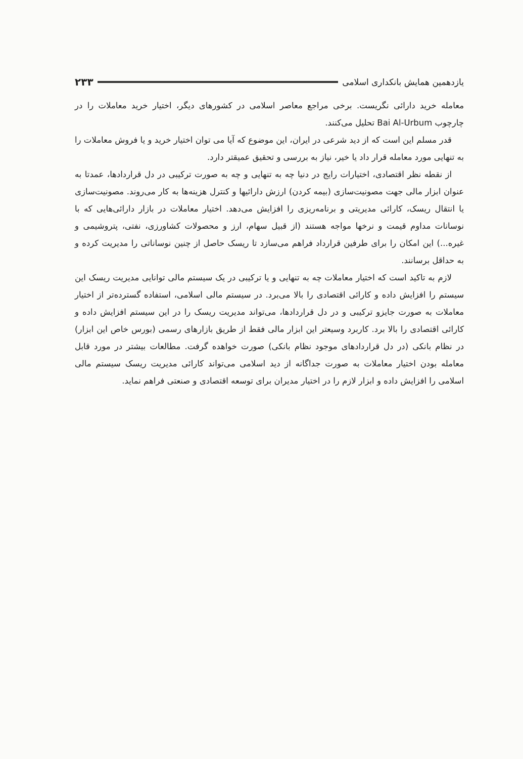یازدهمین همایش بانکداری اسلامی ۲۳۳
معامله خرید دارائی نگریست. برخی مراجع معاصر اسلامی در کشورهای دیگر، اختیار خرید معاملات را در چارچوب Bai Al-Urbum تحلیل می‌کنند.
قدر مسلم این است که از دید شرعی در ایران، این موضوع که آیا می توان اختیار خرید و یا فروش معاملات را به تنهایی مورد معامله قرار داد یا خیر، نیاز به بررسی و تحقیق عمیقتر دارد.
از نقطه نظر اقتصادی، اختیارات رایج در دنیا چه به تنهایی و چه به صورت ترکیبی در دل قراردادها، عمدتا به عنوان ابزار مالی جهت مصونیت‌سازی (بیمه کردن) ارزش دارائیها و کنترل هزینه‌ها به کار می‌روند. مصونیت‌سازی یا انتقال ریسک، کارائی مدیریتی و برنامه‌ریزی را افزایش می‌دهد. اختیار معاملات در بازار دارائی‌هایی که با نوسانات مداوم قیمت و نرخها مواجه هستند (از قبیل سهام، ارز و محصولات کشاورزی، نفتی، پتروشیمی و غیره...) این امکان را برای طرفین قرارداد فراهم می‌سازد تا ریسک حاصل از چنین نوساناتی را مدیریت کرده و به حداقل برسانند.
لازم به تاکید است که اختیار معاملات چه به تنهایی و یا ترکیبی در یک سیستم مالی توانایی مدیریت ریسک این سیستم را افزایش داده و کارائی اقتصادی را بالا می‌برد. در سیستم مالی اسلامی، استفاده گسترده‌تر از اختیار معاملات به صورت جایزو ترکیبی و در دل قراردادها، می‌تواند مدیریت ریسک را در این سیستم افزایش داده و کارائی اقتصادی را بالا برد. کاربرد وسیعتر این ابزار مالی فقط از طریق بازارهای رسمی (بورس خاص این ابزار) در نظام بانکی (در دل قراردادهای موجود نظام بانکی) صورت خواهده گرفت. مطالعات بیشتر در مورد قابل معامله بودن اختیار معاملات به صورت جداگانه از دید اسلامی می‌تواند کارائی مدیریت ریسک سیستم مالی اسلامی را افزایش داده و ابزار لازم را در اختیار مدیران برای توسعه اقتصادی و صنعتی فراهم نماید.